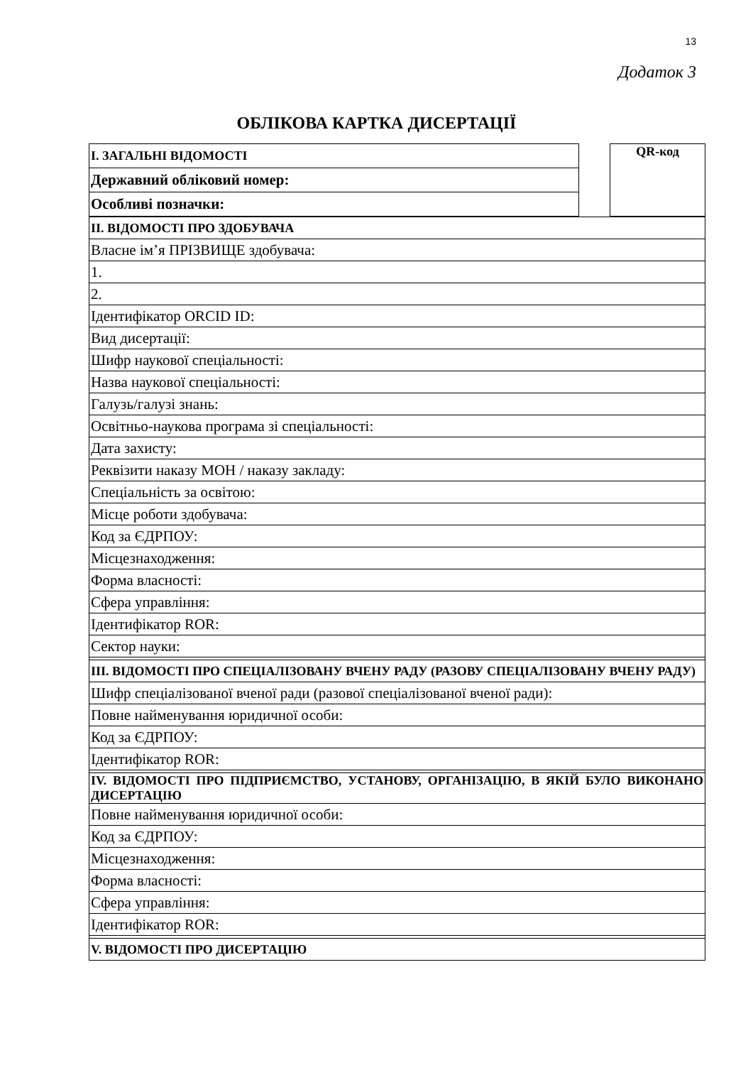13
Додаток 3
ОБЛІКОВА КАРТКА ДИСЕРТАЦІЇ
| I. ЗАГАЛЬНІ ВІДОМОСТІ |
| Державний обліковий номер: |
| Особливі позначки: |
| QR-код |
| II. ВІДОМОСТІ ПРО ЗДОБУВАЧА |
| Власне ім’я ПРІЗВИЩЕ здобувача: |
| 1. |
| 2. |
| Ідентифікатор ORCID ID: |
| Вид дисертації: |
| Шифр наукової спеціальності: |
| Назва наукової спеціальності: |
| Галузь/галузі знань: |
| Освітньо-наукова програма зі спеціальності: |
| Дата захисту: |
| Реквізити наказу МОН / наказу закладу: |
| Спеціальність за освітою: |
| Місце роботи здобувача: |
| Код за ЄДРПОУ: |
| Місцезнаходження: |
| Форма власності: |
| Сфера управління: |
| Ідентифікатор ROR: |
| Сектор науки: |
| III. ВІДОМОСТІ ПРО СПЕЦІАЛІЗОВАНУ ВЧЕНУ РАДУ (РАЗОВУ СПЕЦІАЛІЗОВАНУ ВЧЕНУ РАДУ) |
| Шифр спеціалізованої вченої ради (разової спеціалізованої вченої ради): |
| Повне найменування юридичної особи: |
| Код за ЄДРПОУ: |
| Ідентифікатор ROR: |
| IV. ВІДОМОСТІ ПРО ПІДПРИЄМСТВО, УСТАНОВУ, ОРГАНІЗАЦІЮ, В ЯКІЙ БУЛО ВИКОНАНО ДИСЕРТАЦІЮ |
| Повне найменування юридичної особи: |
| Код за ЄДРПОУ: |
| Місцезнаходження: |
| Форма власності: |
| Сфера управління: |
| Ідентифікатор ROR: |
| V. ВІДОМОСТІ ПРО ДИСЕРТАЦІЮ |